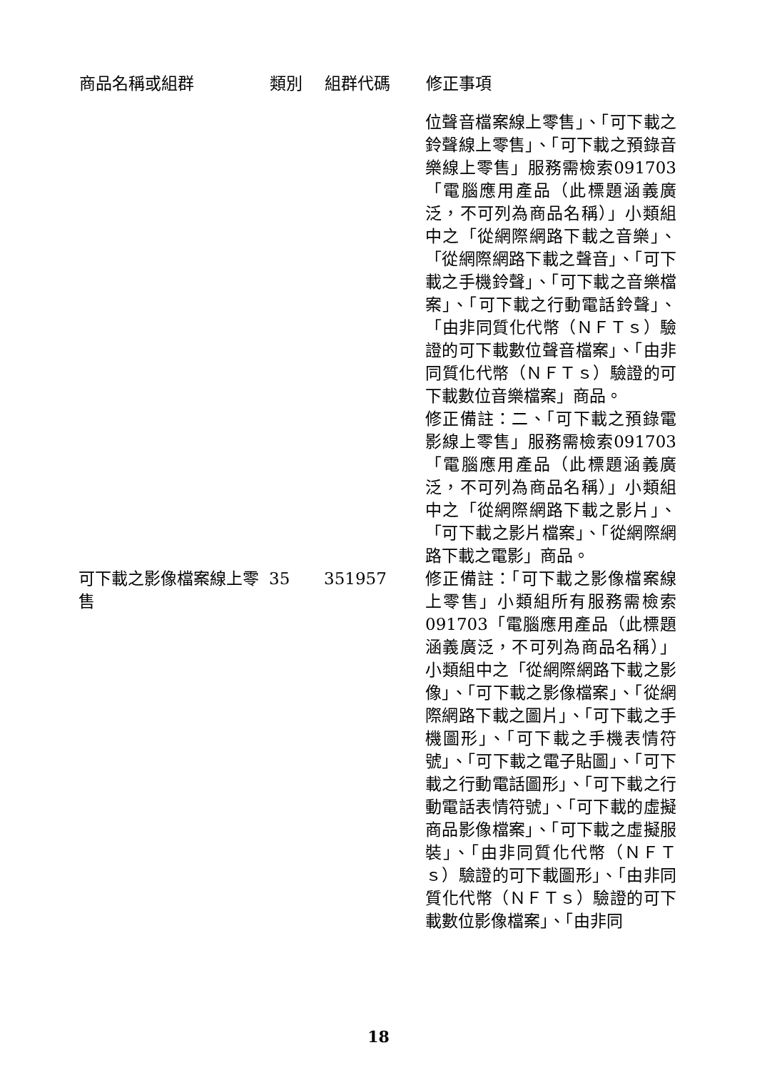| 商品名稱或組群 | 類別 | 組群代碼 | 修正事項 |
| --- | --- | --- | --- |
| | | | 位聲音檔案線上零售」、「可下載之鈴聲線上零售」、「可下載之預錄音樂線上零售」服務需檢索091703「電腦應用產品（此標題涵義廣泛，不可列為商品名稱）」小類組中之「從網際網路下載之音樂」、「從網際網路下載之聲音」、「可下載之手機鈴聲」、「可下載之音樂檔案」、「可下載之行動電話鈴聲」、「由非同質化代幣（ＮＦＴｓ）驗證的可下載數位聲音檔案」、「由非同質化代幣（ＮＦＴｓ）驗證的可下載數位音樂檔案」商品。 修正備註：二、「可下載之預錄電影線上零售」服務需檢索091703「電腦應用產品（此標題涵義廣泛，不可列為商品名稱）」小類組中之「從網際網路下載之影片」、「可下載之影片檔案」、「從網際網路下載之電影」商品。 |
| 可下載之影像檔案線上零售 | 35 | 351957 | 修正備註：「可下載之影像檔案線上零售」小類組所有服務需檢索091703「電腦應用產品（此標題涵義廣泛，不可列為商品名稱）」小類組中之「從網際網路下載之影像」、「可下載之影像檔案」、「從網際網路下載之圖片」、「可下載之手機圖形」、「可下載之手機表情符號」、「可下載之電子貼圖」、「可下載之行動電話圖形」、「可下載之行動電話表情符號」、「可下載的虛擬商品影像檔案」、「可下載之虛擬服裝」、「由非同質化代幣（ＮＦＴｓ）驗證的可下載圖形」、「由非同質化代幣（ＮＦＴｓ）驗證的可下載數位影像檔案」、「由非同 |
18